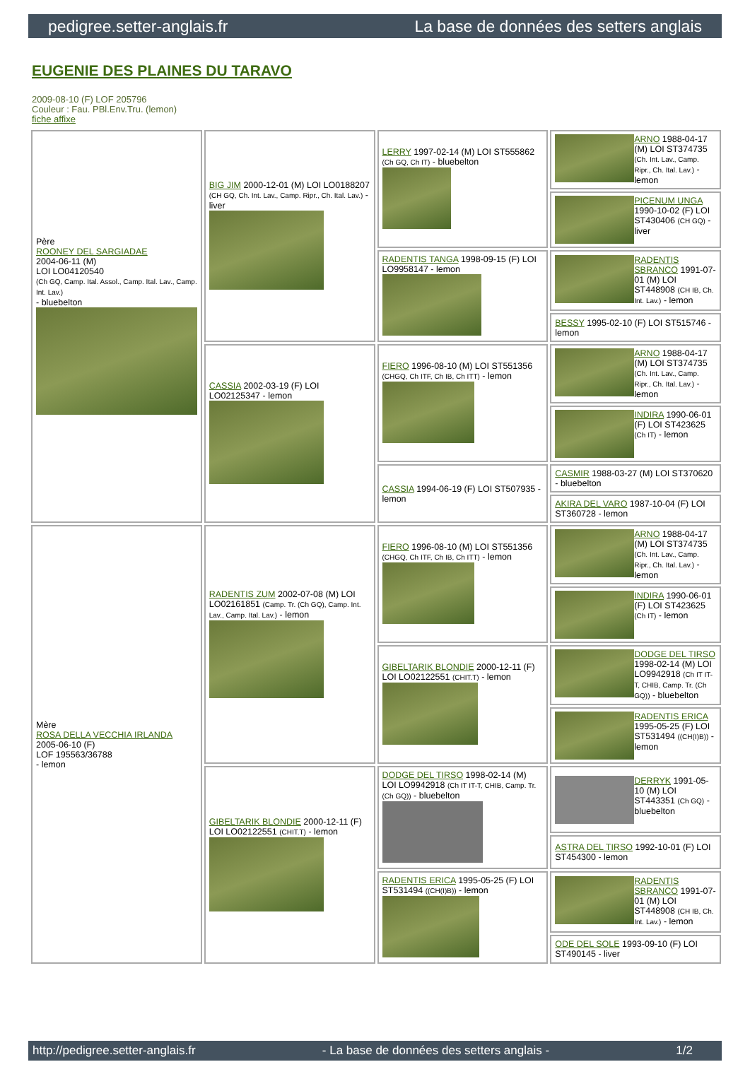pedigree.setter-anglais.fr La base de données des setters anglais
EUGENIE DES PLAINES DU TARAVO
2009-08-10 (F) LOF 205796
Couleur : Fau. PBl.Env.Tru. (lemon)
fiche affixe
| Père ROONEY DEL SARGIADAE 2004-06-11 (M) LOI LO04120540 (Ch GQ, Camp. Ital. Assol., Camp. Ital. Lav., Camp. Int. Lav.) - bluebelton | BIG JIM 2000-12-01 (M) LOI LO0188207 (CH GQ, Ch. Int. Lav., Camp. Ripr., Ch. Ital. Lav.) - liver | LERRY 1997-02-14 (M) LOI ST555862 (Ch GQ, Ch IT) - bluebelton | ARNO 1988-04-17 (M) LOI ST374735 (Ch. Int. Lav., Camp. Ripr., Ch. Ital. Lav.) - lemon |
| | | | PICENUM UNGA 1990-10-02 (F) LOI ST430406 (CH GQ) - liver |
| | | RADENTIS TANGA 1998-09-15 (F) LOI LO9958147 - lemon | RADENTIS SBRANCO 1991-07-01 (M) LOI ST448908 (CH IB, Ch. Int. Lav.) - lemon |
| | | | BESSY 1995-02-10 (F) LOI ST515746 - lemon |
| | CASSIA 2002-03-19 (F) LOI LO02125347 - lemon | FIERO 1996-08-10 (M) LOI ST551356 (CHGQ, Ch ITF, Ch IB, Ch ITT) - lemon | ARNO 1988-04-17 (M) LOI ST374735 (Ch. Int. Lav., Camp. Ripr., Ch. Ital. Lav.) - lemon |
| | | | INDIRA 1990-06-01 (F) LOI ST423625 (Ch IT) - lemon |
| | | CASSIA 1994-06-19 (F) LOI ST507935 - lemon | CASMIR 1988-03-27 (M) LOI ST370620 - bluebelton |
| | | | AKIRA DEL VARO 1987-10-04 (F) LOI ST360728 - lemon |
| Mère ROSA DELLA VECCHIA IRLANDA 2005-06-10 (F) LOF 195563/36788 - lemon | RADENTIS ZUM 2002-07-08 (M) LOI LO02161851 (Camp. Tr. (Ch GQ), Camp. Int. Lav., Camp. Ital. Lav.) - lemon | FIERO 1996-08-10 (M) LOI ST551356 (CHGQ, Ch ITF, Ch IB, Ch ITT) - lemon | ARNO 1988-04-17 (M) LOI ST374735 (Ch. Int. Lav., Camp. Ripr., Ch. Ital. Lav.) - lemon |
| | | | INDIRA 1990-06-01 (F) LOI ST423625 (Ch IT) - lemon |
| | | GIBELTARIK BLONDIE 2000-12-11 (F) LOI LO02122551 (CHIT.T) - lemon | DODGE DEL TIRSO 1998-02-14 (M) LOI LO9942918 (Ch IT IT-T, CHIB, Camp. Tr. (Ch GQ)) - bluebelton |
| | | | RADENTIS ERICA 1995-05-25 (F) LOI ST531494 ((CH(I)B)) - lemon |
| | GIBELTARIK BLONDIE 2000-12-11 (F) LOI LO02122551 (CHIT.T) - lemon | DODGE DEL TIRSO 1998-02-14 (M) LOI LO9942918 (Ch IT IT-T, CHIB, Camp. Tr. (Ch GQ)) - bluebelton | DERRYK 1991-05-10 (M) LOI ST443351 (Ch GQ) - bluebelton |
| | | | ASTRA DEL TIRSO 1992-10-01 (F) LOI ST454300 - lemon |
| | | RADENTIS ERICA 1995-05-25 (F) LOI ST531494 ((CH(I)B)) - lemon | RADENTIS SBRANCO 1991-07-01 (M) LOI ST448908 (CH IB, Ch. Int. Lav.) - lemon |
| | | | ODE DEL SOLE 1993-09-10 (F) LOI ST490145 - liver |
http://pedigree.setter-anglais.fr - La base de données des setters anglais - 1/2